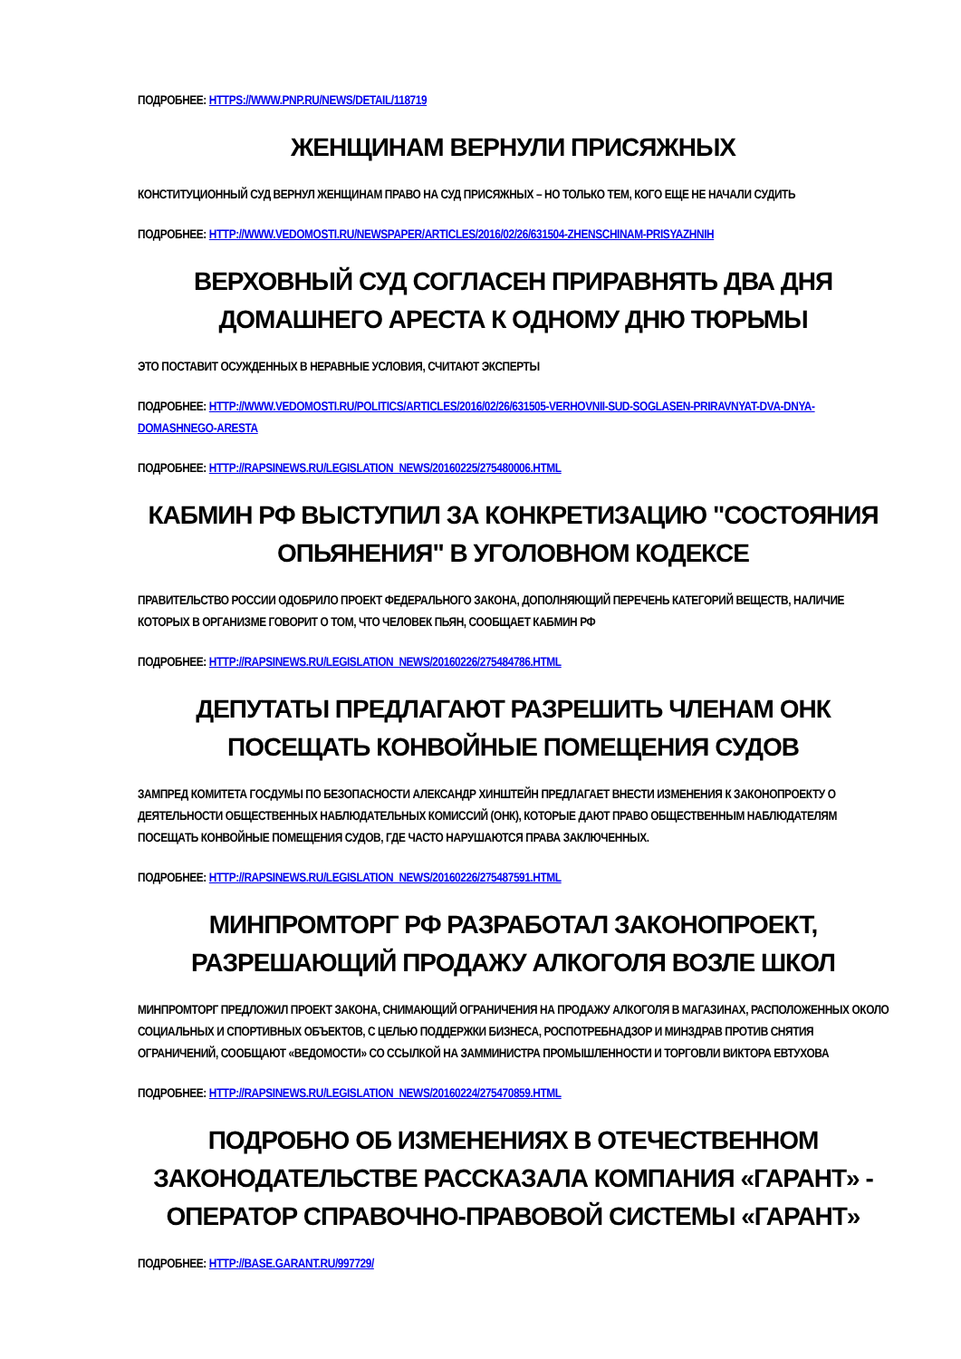ПОДРОБНЕЕ: HTTPS://WWW.PNP.RU/NEWS/DETAIL/118719
ЖЕНЩИНАМ ВЕРНУЛИ ПРИСЯЖНЫХ
КОНСТИТУЦИОННЫЙ СУД ВЕРНУЛ ЖЕНЩИНАМ ПРАВО НА СУД ПРИСЯЖНЫХ – НО ТОЛЬКО ТЕМ, КОГО ЕЩЕ НЕ НАЧАЛИ СУДИТЬ
ПОДРОБНЕЕ: HTTP://WWW.VEDOMOSTI.RU/NEWSPAPER/ARTICLES/2016/02/26/631504-ZHENSCHINAM-PRISYAZHNIH
ВЕРХОВНЫЙ СУД СОГЛАСЕН ПРИРАВНЯТЬ ДВА ДНЯ ДОМАШНЕГО АРЕСТА К ОДНОМУ ДНЮ ТЮРЬМЫ
ЭТО ПОСТАВИТ ОСУЖДЕННЫХ В НЕРАВНЫЕ УСЛОВИЯ, СЧИТАЮТ ЭКСПЕРТЫ
ПОДРОБНЕЕ: HTTP://WWW.VEDOMOSTI.RU/POLITICS/ARTICLES/2016/02/26/631505-VERHOVNII-SUD-SOGLASEN-PRIRAVNYAT-DVA-DNYA-DOMASHNEGO-ARESTA
ПОДРОБНЕЕ: HTTP://RAPSINEWS.RU/LEGISLATION_NEWS/20160225/275480006.HTML
КАБМИН РФ ВЫСТУПИЛ ЗА КОНКРЕТИЗАЦИЮ "СОСТОЯНИЯ ОПЬЯНЕНИЯ" В УГОЛОВНОМ КОДЕКСЕ
ПРАВИТЕЛЬСТВО РОССИИ ОДОБРИЛО ПРОЕКТ ФЕДЕРАЛЬНОГО ЗАКОНА, ДОПОЛНЯЮЩИЙ ПЕРЕЧЕНЬ КАТЕГОРИЙ ВЕЩЕСТВ, НАЛИЧИЕ КОТОРЫХ В ОРГАНИЗМЕ ГОВОРИТ О ТОМ, ЧТО ЧЕЛОВЕК ПЬЯН, СООБЩАЕТ КАБМИН РФ
ПОДРОБНЕЕ: HTTP://RAPSINEWS.RU/LEGISLATION_NEWS/20160226/275484786.HTML
ДЕПУТАТЫ ПРЕДЛАГАЮТ РАЗРЕШИТЬ ЧЛЕНАМ ОНК ПОСЕЩАТЬ КОНВОЙНЫЕ ПОМЕЩЕНИЯ СУДОВ
ЗАМПРЕД КОМИТЕТА ГОСДУМЫ ПО БЕЗОПАСНОСТИ АЛЕКСАНДР ХИНШТЕЙН ПРЕДЛАГАЕТ ВНЕСТИ ИЗМЕНЕНИЯ К ЗАКОНОПРОЕКТУ О ДЕЯТЕЛЬНОСТИ ОБЩЕСТВЕННЫХ НАБЛЮДАТЕЛЬНЫХ КОМИССИЙ (ОНК), КОТОРЫЕ ДАЮТ ПРАВО ОБЩЕСТВЕННЫМ НАБЛЮДАТЕЛЯМ ПОСЕЩАТЬ КОНВОЙНЫЕ ПОМЕЩЕНИЯ СУДОВ, ГДЕ ЧАСТО НАРУШАЮТСЯ ПРАВА ЗАКЛЮЧЕННЫХ.
ПОДРОБНЕЕ: HTTP://RAPSINEWS.RU/LEGISLATION_NEWS/20160226/275487591.HTML
МИНПРОМТОРГ РФ РАЗРАБОТАЛ ЗАКОНОПРОЕКТ, РАЗРЕШАЮЩИЙ ПРОДАЖУ АЛКОГОЛЯ ВОЗЛЕ ШКОЛ
МИНПРОМТОРГ ПРЕДЛОЖИЛ ПРОЕКТ ЗАКОНА, СНИМАЮЩИЙ ОГРАНИЧЕНИЯ НА ПРОДАЖУ АЛКОГОЛЯ В МАГАЗИНАХ, РАСПОЛОЖЕННЫХ ОКОЛО СОЦИАЛЬНЫХ И СПОРТИВНЫХ ОБЪЕКТОВ, С ЦЕЛЬЮ ПОДДЕРЖКИ БИЗНЕСА, РОСПОТРЕБНАДЗОР И МИНЗДРАВ ПРОТИВ СНЯТИЯ ОГРАНИЧЕНИЙ, СООБЩАЮТ «ВЕДОМОСТИ» СО ССЫЛКОЙ НА ЗАММИНИСТРА ПРОМЫШЛЕННОСТИ И ТОРГОВЛИ ВИКТОРА ЕВТУХОВА
ПОДРОБНЕЕ: HTTP://RAPSINEWS.RU/LEGISLATION_NEWS/20160224/275470859.HTML
ПОДРОБНО ОБ ИЗМЕНЕНИЯХ В ОТЕЧЕСТВЕННОМ ЗАКОНОДАТЕЛЬСТВЕ РАССКАЗАЛА КОМПАНИЯ «ГАРАНТ» - ОПЕРАТОР СПРАВОЧНО-ПРАВОВОЙ СИСТЕМЫ «ГАРАНТ»
ПОДРОБНЕЕ: HTTP://BASE.GARANT.RU/997729/